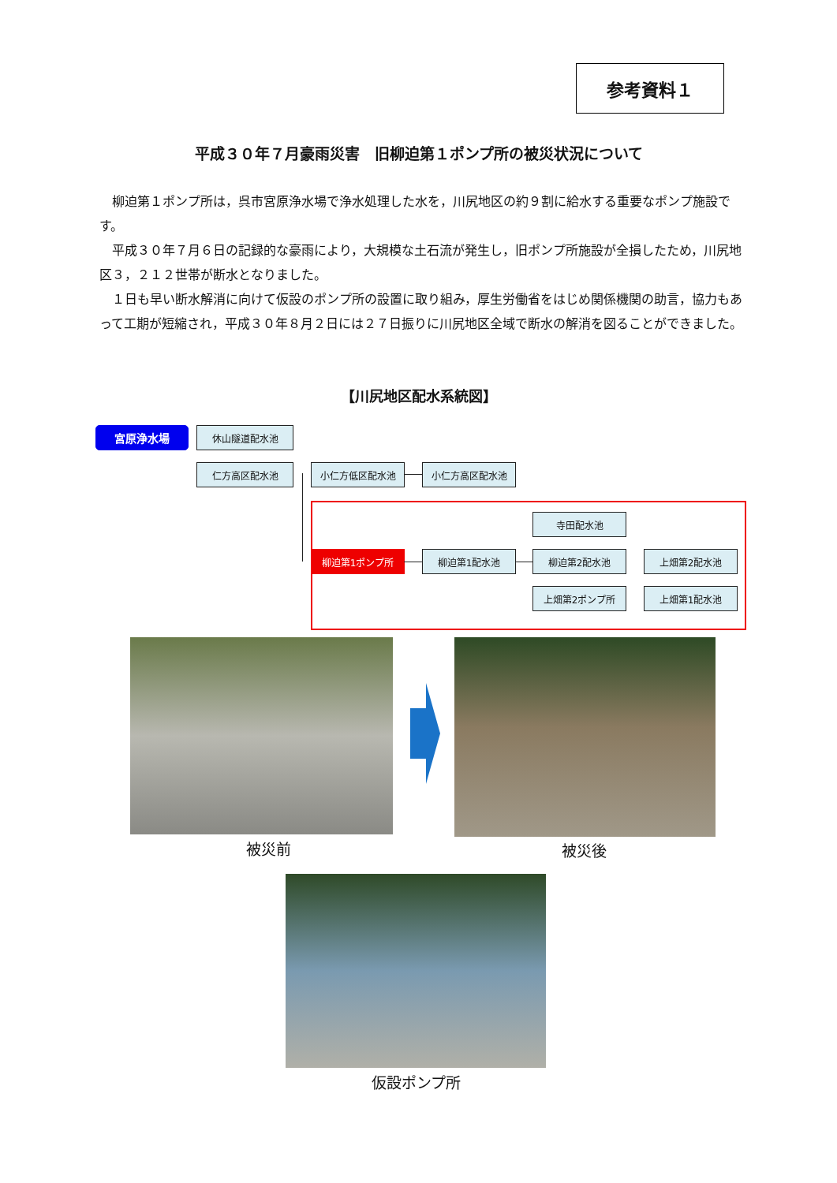参考資料１
平成３０年７月豪雨災害　旧柳迫第１ポンプ所の被災状況について
柳迫第１ポンプ所は，呉市宮原浄水場で浄水処理した水を，川尻地区の約９割に給水する重要なポンプ施設です。
平成３０年７月６日の記録的な豪雨により，大規模な土石流が発生し，旧ポンプ所施設が全損したため，川尻地区３，２１２世帯が断水となりました。
１日も早い断水解消に向けて仮設のポンプ所の設置に取り組み，厚生労働省をはじめ関係機関の助言，協力もあって工期が短縮され，平成３０年８月２日には２７日振りに川尻地区全域で断水の解消を図ることができました。
【川尻地区配水系統図】
宮原浄水場 休山隧道配水池
仁方高区配水池 小仁方低区配水池 小仁方高区配水池
寺田配水池
柳迫第1ポンプ所 柳迫第1配水池 柳迫第2配水池 上畑第2配水池
上畑第2ポンプ所 上畑第1配水池
被災前 被災後
仮設ポンプ所